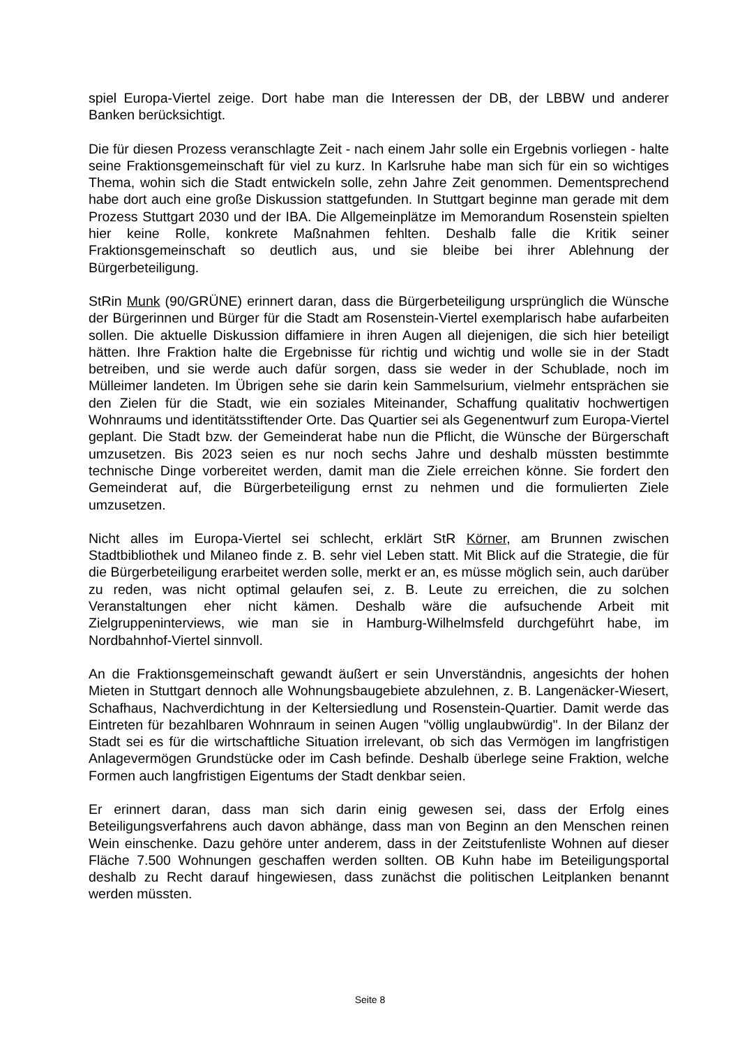spiel Europa-Viertel zeige. Dort habe man die Interessen der DB, der LBBW und anderer Banken berücksichtigt.
Die für diesen Prozess veranschlagte Zeit - nach einem Jahr solle ein Ergebnis vorliegen - halte seine Fraktionsgemeinschaft für viel zu kurz. In Karlsruhe habe man sich für ein so wichtiges Thema, wohin sich die Stadt entwickeln solle, zehn Jahre Zeit genommen. Dementsprechend habe dort auch eine große Diskussion stattgefunden. In Stuttgart beginne man gerade mit dem Prozess Stuttgart 2030 und der IBA. Die Allgemeinplätze im Memorandum Rosenstein spielten hier keine Rolle, konkrete Maßnahmen fehlten. Deshalb falle die Kritik seiner Fraktionsgemeinschaft so deutlich aus, und sie bleibe bei ihrer Ablehnung der Bürgerbeteiligung.
StRin Munk (90/GRÜNE) erinnert daran, dass die Bürgerbeteiligung ursprünglich die Wünsche der Bürgerinnen und Bürger für die Stadt am Rosenstein-Viertel exemplarisch habe aufarbeiten sollen. Die aktuelle Diskussion diffamiere in ihren Augen all diejenigen, die sich hier beteiligt hätten. Ihre Fraktion halte die Ergebnisse für richtig und wichtig und wolle sie in der Stadt betreiben, und sie werde auch dafür sorgen, dass sie weder in der Schublade, noch im Mülleimer landeten. Im Übrigen sehe sie darin kein Sammelsurium, vielmehr entsprächen sie den Zielen für die Stadt, wie ein soziales Miteinander, Schaffung qualitativ hochwertigen Wohnraums und identitätsstiftender Orte. Das Quartier sei als Gegenentwurf zum Europa-Viertel geplant. Die Stadt bzw. der Gemeinderat habe nun die Pflicht, die Wünsche der Bürgerschaft umzusetzen. Bis 2023 seien es nur noch sechs Jahre und deshalb müssten bestimmte technische Dinge vorbereitet werden, damit man die Ziele erreichen könne. Sie fordert den Gemeinderat auf, die Bürgerbeteiligung ernst zu nehmen und die formulierten Ziele umzusetzen.
Nicht alles im Europa-Viertel sei schlecht, erklärt StR Körner, am Brunnen zwischen Stadtbibliothek und Milaneo finde z. B. sehr viel Leben statt. Mit Blick auf die Strategie, die für die Bürgerbeteiligung erarbeitet werden solle, merkt er an, es müsse möglich sein, auch darüber zu reden, was nicht optimal gelaufen sei, z. B. Leute zu erreichen, die zu solchen Veranstaltungen eher nicht kämen. Deshalb wäre die aufsuchende Arbeit mit Zielgruppeninterviews, wie man sie in Hamburg-Wilhelmsfeld durchgeführt habe, im Nordbahnhof-Viertel sinnvoll.
An die Fraktionsgemeinschaft gewandt äußert er sein Unverständnis, angesichts der hohen Mieten in Stuttgart dennoch alle Wohnungsbaugebiete abzulehnen, z. B. Langenäcker-Wiesert, Schafhaus, Nachverdichtung in der Keltersiedlung und Rosenstein-Quartier. Damit werde das Eintreten für bezahlbaren Wohnraum in seinen Augen "völlig unglaubwürdig". In der Bilanz der Stadt sei es für die wirtschaftliche Situation irrelevant, ob sich das Vermögen im langfristigen Anlagevermögen Grundstücke oder im Cash befinde. Deshalb überlege seine Fraktion, welche Formen auch langfristigen Eigentums der Stadt denkbar seien.
Er erinnert daran, dass man sich darin einig gewesen sei, dass der Erfolg eines Beteiligungsverfahrens auch davon abhänge, dass man von Beginn an den Menschen reinen Wein einschenke. Dazu gehöre unter anderem, dass in der Zeitstufenliste Wohnen auf dieser Fläche 7.500 Wohnungen geschaffen werden sollten. OB Kuhn habe im Beteiligungsportal deshalb zu Recht darauf hingewiesen, dass zunächst die politischen Leitplanken benannt werden müssten.
Seite 8